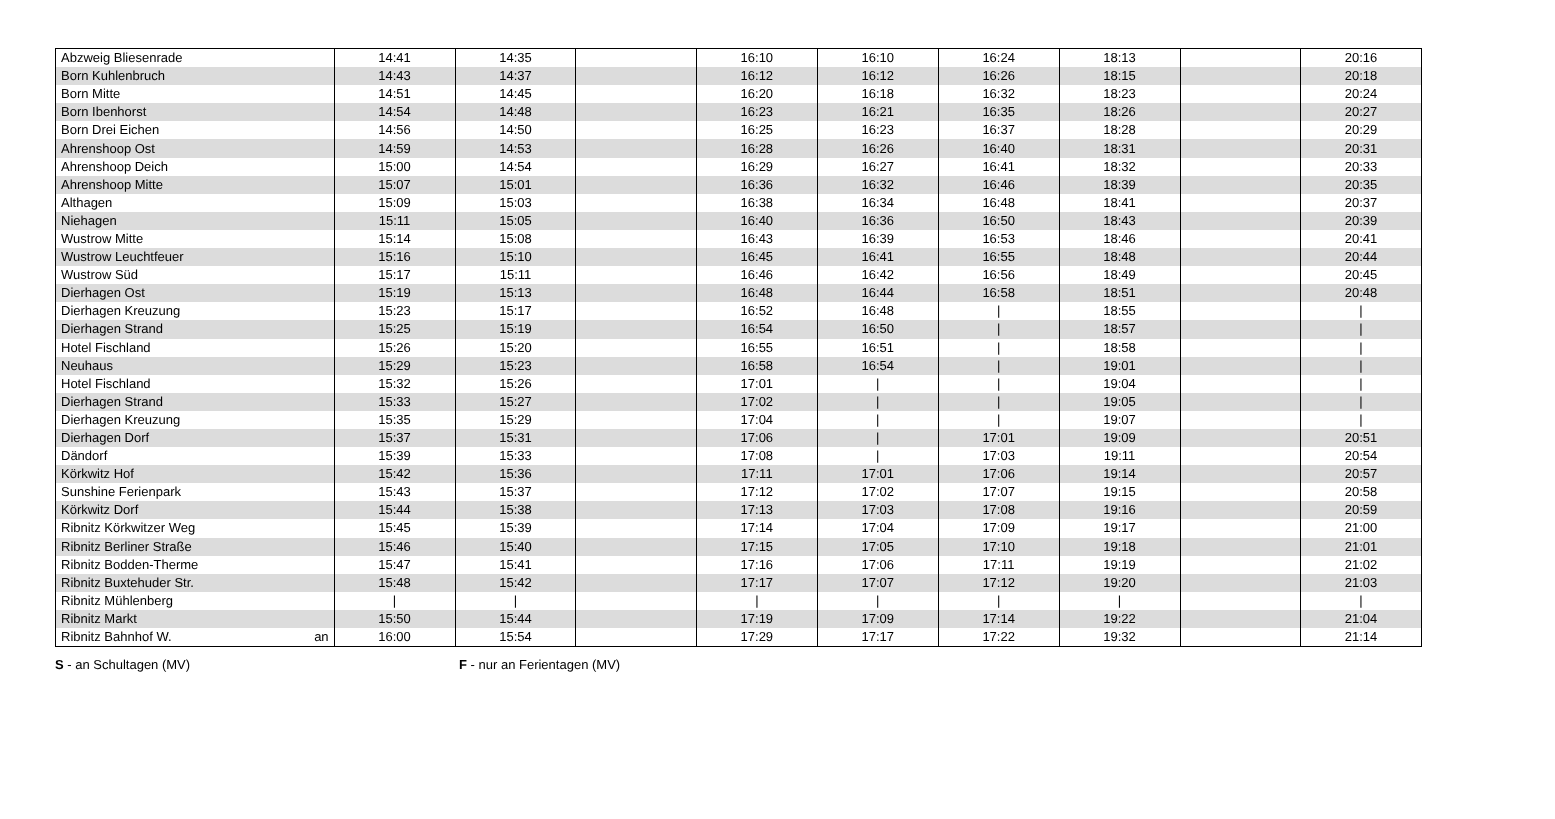| Abzweig Bliesenrade | | 14:41 | 14:35 | | 16:10 | 16:10 | 16:24 | 18:13 | | 20:16 |
| Born Kuhlenbruch | | 14:43 | 14:37 | | 16:12 | 16:12 | 16:26 | 18:15 | | 20:18 |
| Born Mitte | | 14:51 | 14:45 | | 16:20 | 16:18 | 16:32 | 18:23 | | 20:24 |
| Born Ibenhorst | | 14:54 | 14:48 | | 16:23 | 16:21 | 16:35 | 18:26 | | 20:27 |
| Born Drei Eichen | | 14:56 | 14:50 | | 16:25 | 16:23 | 16:37 | 18:28 | | 20:29 |
| Ahrenshoop Ost | | 14:59 | 14:53 | | 16:28 | 16:26 | 16:40 | 18:31 | | 20:31 |
| Ahrenshoop Deich | | 15:00 | 14:54 | | 16:29 | 16:27 | 16:41 | 18:32 | | 20:33 |
| Ahrenshoop Mitte | | 15:07 | 15:01 | | 16:36 | 16:32 | 16:46 | 18:39 | | 20:35 |
| Althagen | | 15:09 | 15:03 | | 16:38 | 16:34 | 16:48 | 18:41 | | 20:37 |
| Niehagen | | 15:11 | 15:05 | | 16:40 | 16:36 | 16:50 | 18:43 | | 20:39 |
| Wustrow Mitte | | 15:14 | 15:08 | | 16:43 | 16:39 | 16:53 | 18:46 | | 20:41 |
| Wustrow Leuchtfeuer | | 15:16 | 15:10 | | 16:45 | 16:41 | 16:55 | 18:48 | | 20:44 |
| Wustrow Süd | | 15:17 | 15:11 | | 16:46 | 16:42 | 16:56 | 18:49 | | 20:45 |
| Dierhagen Ost | | 15:19 | 15:13 | | 16:48 | 16:44 | 16:58 | 18:51 | | 20:48 |
| Dierhagen Kreuzung | | 15:23 | 15:17 | | 16:52 | 16:48 | / | 18:55 | | / |
| Dierhagen Strand | | 15:25 | 15:19 | | 16:54 | 16:50 | / | 18:57 | | / |
| Hotel Fischland | | 15:26 | 15:20 | | 16:55 | 16:51 | / | 18:58 | | / |
| Neuhaus | | 15:29 | 15:23 | | 16:58 | 16:54 | / | 19:01 | | / |
| Hotel Fischland | | 15:32 | 15:26 | | 17:01 | / | / | 19:04 | | / |
| Dierhagen Strand | | 15:33 | 15:27 | | 17:02 | / | / | 19:05 | | / |
| Dierhagen Kreuzung | | 15:35 | 15:29 | | 17:04 | / | / | 19:07 | | / |
| Dierhagen Dorf | | 15:37 | 15:31 | | 17:06 | / | 17:01 | 19:09 | | 20:51 |
| Dändorf | | 15:39 | 15:33 | | 17:08 | / | 17:03 | 19:11 | | 20:54 |
| Körkwitz Hof | | 15:42 | 15:36 | | 17:11 | 17:01 | 17:06 | 19:14 | | 20:57 |
| Sunshine Ferienpark | | 15:43 | 15:37 | | 17:12 | 17:02 | 17:07 | 19:15 | | 20:58 |
| Körkwitz Dorf | | 15:44 | 15:38 | | 17:13 | 17:03 | 17:08 | 19:16 | | 20:59 |
| Ribnitz Körkwitzer Weg | | 15:45 | 15:39 | | 17:14 | 17:04 | 17:09 | 19:17 | | 21:00 |
| Ribnitz Berliner Straße | | 15:46 | 15:40 | | 17:15 | 17:05 | 17:10 | 19:18 | | 21:01 |
| Ribnitz Bodden-Therme | | 15:47 | 15:41 | | 17:16 | 17:06 | 17:11 | 19:19 | | 21:02 |
| Ribnitz Buxtehuder Str. | | 15:48 | 15:42 | | 17:17 | 17:07 | 17:12 | 19:20 | | 21:03 |
| Ribnitz Mühlenberg | | / | / | | / | / | / | / | | / |
| Ribnitz Markt | | 15:50 | 15:44 | | 17:19 | 17:09 | 17:14 | 19:22 | | 21:04 |
| Ribnitz Bahnhof W. | an | 16:00 | 15:54 | | 17:29 | 17:17 | 17:22 | 19:32 | | 21:14 |
S - an Schultagen (MV) F - nur an Ferientagen (MV)